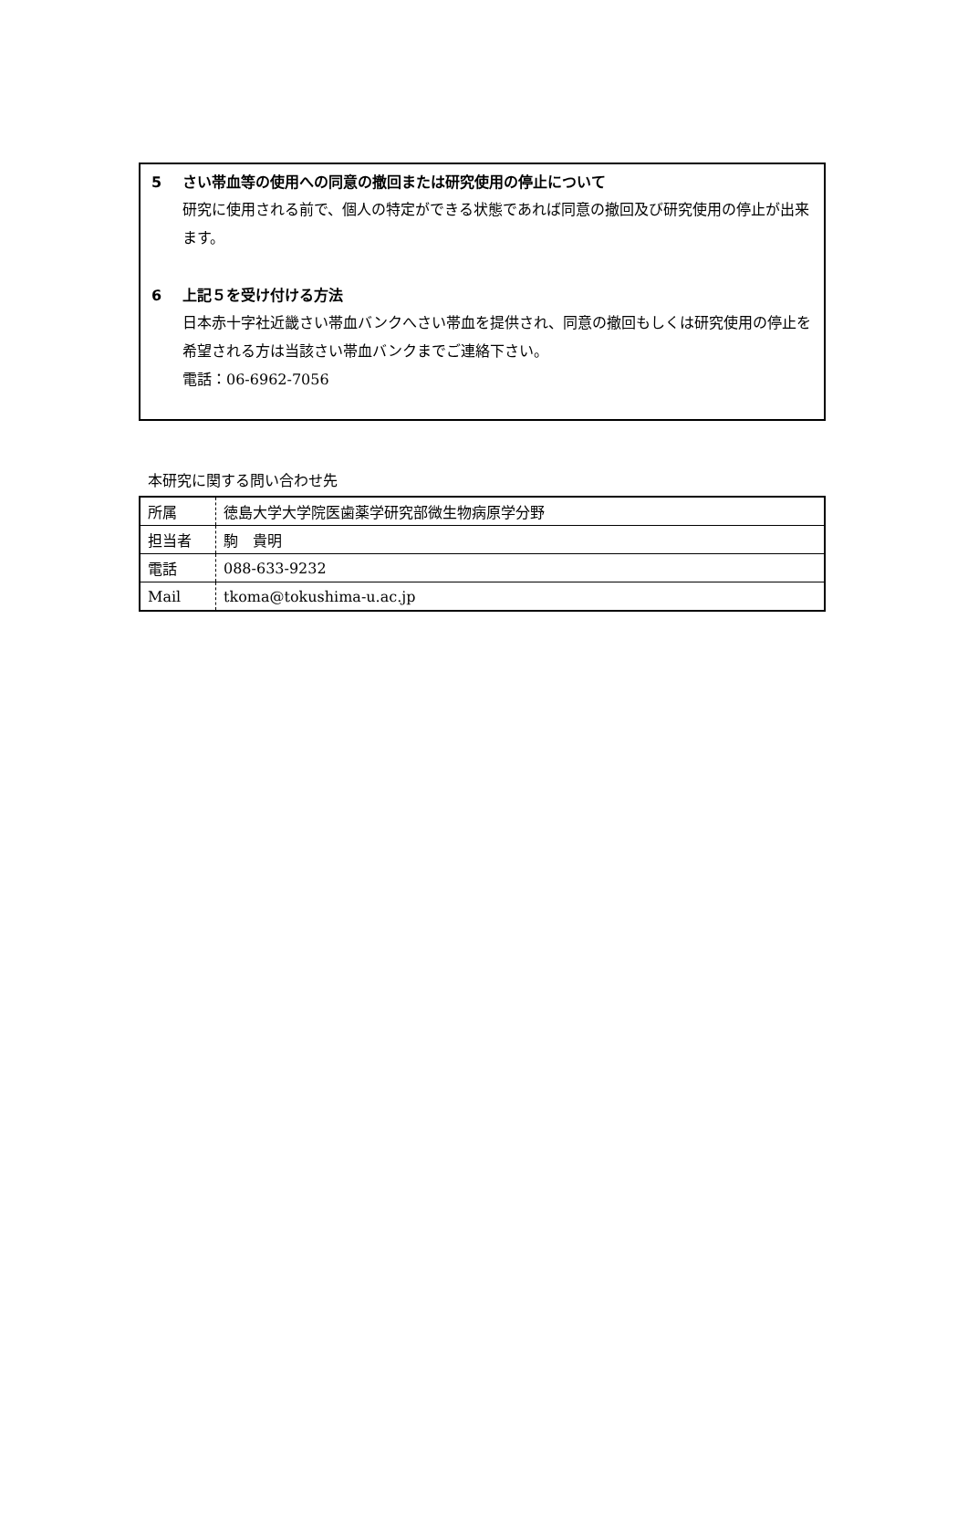5 さい帯血等の使用への同意の撤回または研究使用の停止について
研究に使用される前で、個人の特定ができる状態であれば同意の撤回及び研究使用の停止が出来ます。
6 上記５を受け付ける方法
日本赤十字社近畿さい帯血バンクへさい帯血を提供され、同意の撤回もしくは研究使用の停止を希望される方は当該さい帯血バンクまでご連絡下さい。
電話：06-6962-7056
本研究に関する問い合わせ先
| 所属 | 徳島大学大学院医歯薬学研究部微生物病原学分野 |
| 担当者 | 駒 貴明 |
| 電話 | 088-633-9232 |
| Mail | tkoma@tokushima-u.ac.jp |